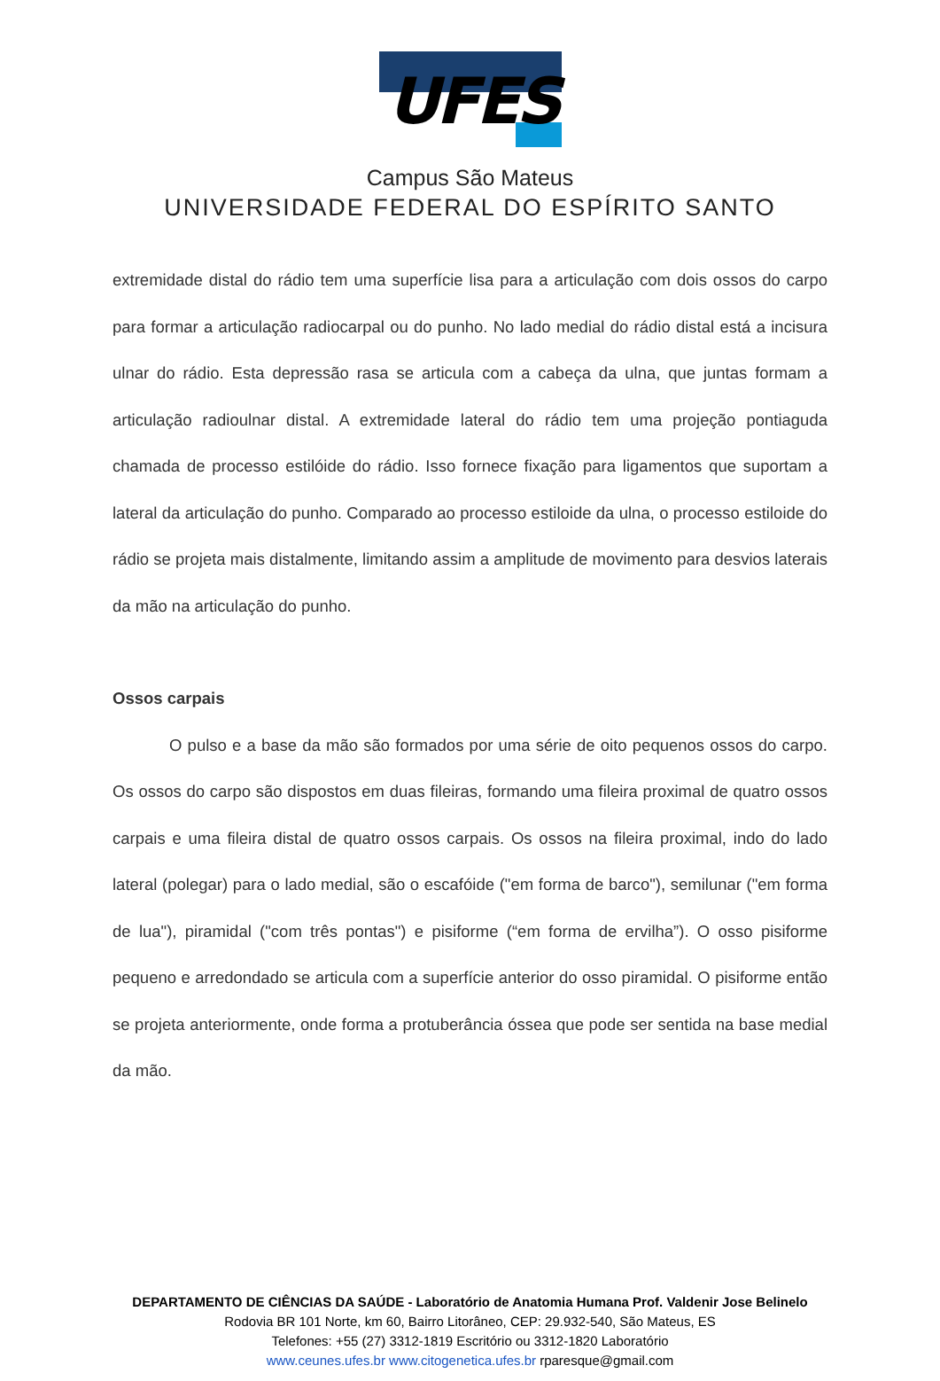UFES
Campus São Mateus
UNIVERSIDADE FEDERAL DO ESPÍRITO SANTO
extremidade distal do rádio tem uma superfície lisa para a articulação com dois ossos do carpo para formar a articulação radiocarpal ou do punho. No lado medial do rádio distal está a incisura ulnar do rádio. Esta depressão rasa se articula com a cabeça da ulna, que juntas formam a articulação radioulnar distal. A extremidade lateral do rádio tem uma projeção pontiaguda chamada de processo estilóide do rádio. Isso fornece fixação para ligamentos que suportam a lateral da articulação do punho. Comparado ao processo estiloide da ulna, o processo estiloide do rádio se projeta mais distalmente, limitando assim a amplitude de movimento para desvios laterais da mão na articulação do punho.
Ossos carpais
O pulso e a base da mão são formados por uma série de oito pequenos ossos do carpo. Os ossos do carpo são dispostos em duas fileiras, formando uma fileira proximal de quatro ossos carpais e uma fileira distal de quatro ossos carpais. Os ossos na fileira proximal, indo do lado lateral (polegar) para o lado medial, são o escafóide ("em forma de barco"), semilunar ("em forma de lua"), piramidal ("com três pontas") e pisiforme (“em forma de ervilha”). O osso pisiforme pequeno e arredondado se articula com a superfície anterior do osso piramidal. O pisiforme então se projeta anteriormente, onde forma a protuberância óssea que pode ser sentida na base medial da mão.
DEPARTAMENTO DE CIÊNCIAS DA SAÚDE - Laboratório de Anatomia Humana Prof. Valdenir Jose Belinelo
Rodovia BR 101 Norte, km 60, Bairro Litorâneo, CEP: 29.932-540, São Mateus, ES
Telefones: +55 (27) 3312-1819 Escritório ou 3312-1820 Laboratório
www.ceunes.ufes.br www.citogenetica.ufes.br rparesque@gmail.com